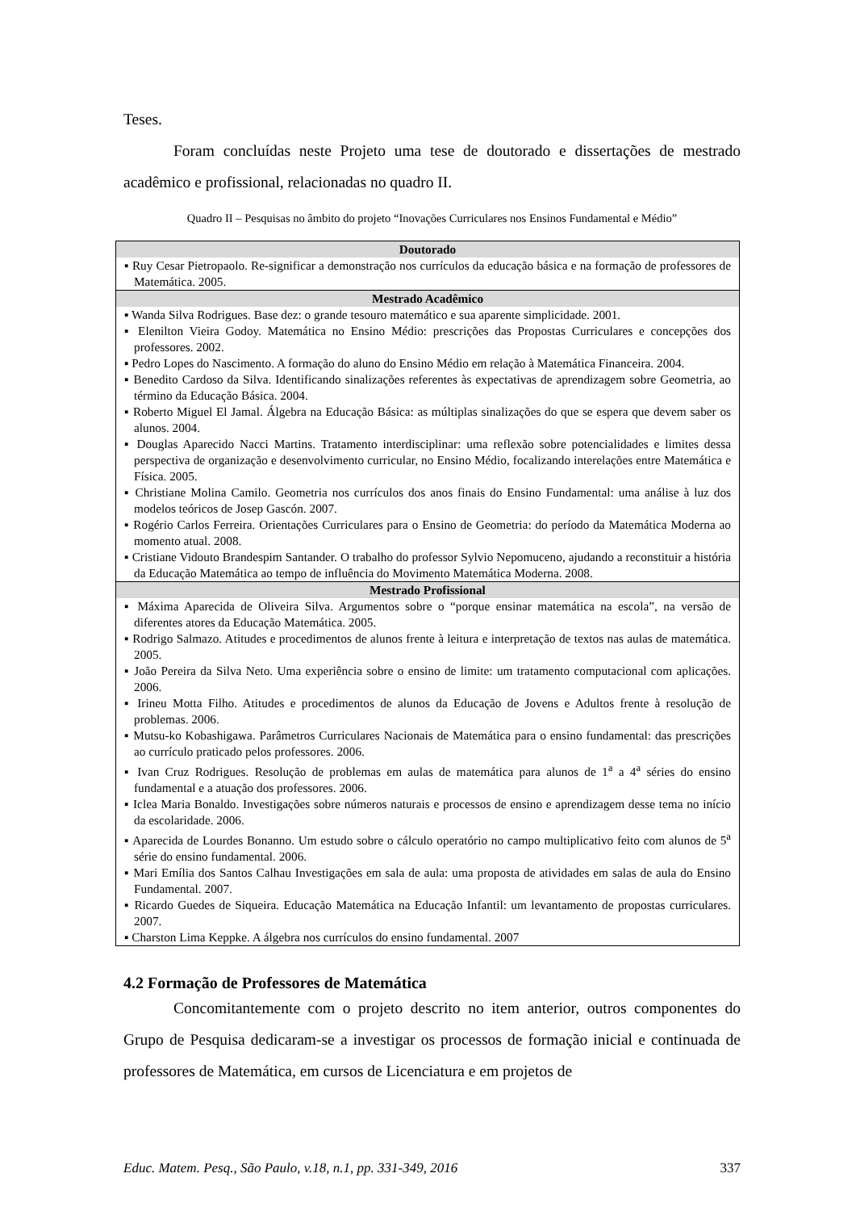Teses.
Foram concluídas neste Projeto uma tese de doutorado e dissertações de mestrado acadêmico e profissional, relacionadas no quadro II.
Quadro II – Pesquisas no âmbito do projeto “Inovações Curriculares nos Ensinos Fundamental e Médio”
| Doutorado |
| --- |
| ▪ Ruy Cesar Pietropaolo. Re-significar a demonstração nos currículos da educação básica e na formação de professores de Matemática. 2005. |
| Mestrado Acadêmico |
| ▪ Wanda Silva Rodrigues. Base dez: o grande tesouro matemático e sua aparente simplicidade. 2001. |
| ▪ Elenilton Vieira Godoy. Matemática no Ensino Médio: prescrições das Propostas Curriculares e concepções dos professores. 2002. |
| ▪ Pedro Lopes do Nascimento. A formação do aluno do Ensino Médio em relação à Matemática Financeira. 2004. |
| ▪ Benedito Cardoso da Silva. Identificando sinalizações referentes às expectativas de aprendizagem sobre Geometria, ao término da Educação Básica. 2004. |
| ▪ Roberto Miguel El Jamal. Álgebra na Educação Básica: as múltiplas sinalizações do que se espera que devem saber os alunos. 2004. |
| ▪ Douglas Aparecido Nacci Martins. Tratamento interdisciplinar: uma reflexão sobre potencialidades e limites dessa perspectiva de organização e desenvolvimento curricular, no Ensino Médio, focalizando interelações entre Matemática e Física. 2005. |
| ▪ Christiane Molina Camilo. Geometria nos currículos dos anos finais do Ensino Fundamental: uma análise à luz dos modelos teóricos de Josep Gascón. 2007. |
| ▪ Rogério Carlos Ferreira. Orientações Curriculares para o Ensino de Geometria: do período da Matemática Moderna ao momento atual. 2008. |
| ▪ Cristiane Vidouto Brandespim Santander. O trabalho do professor Sylvio Nepomuceno, ajudando a reconstituir a história da Educação Matemática ao tempo de influência do Movimento Matemática Moderna. 2008. |
| Mestrado Profissional |
| ▪ Máxima Aparecida de Oliveira Silva. Argumentos sobre o “porque ensinar matemática na escola”, na versão de diferentes atores da Educação Matemática. 2005. |
| ▪ Rodrigo Salmazo. Atitudes e procedimentos de alunos frente à leitura e interpretação de textos nas aulas de matemática. 2005. |
| ▪ João Pereira da Silva Neto. Uma experiência sobre o ensino de limite: um tratamento computacional com aplicações. 2006. |
| ▪ Irineu Motta Filho. Atitudes e procedimentos de alunos da Educação de Jovens e Adultos frente à resolução de problemas. 2006. |
| ▪ Mutsu-ko Kobashigawa. Parâmetros Curriculares Nacionais de Matemática para o ensino fundamental: das prescrições ao currículo praticado pelos professores. 2006. |
| ▪ Ivan Cruz Rodrigues. Resolução de problemas em aulas de matemática para alunos de 1<sup>a</sup> a 4<sup>a</sup> séries do ensino fundamental e a atuação dos professores. 2006. |
| ▪ Iclea Maria Bonaldo. Investigações sobre números naturais e processos de ensino e aprendizagem desse tema no início da escolaridade. 2006. |
| ▪ Aparecida de Lourdes Bonanno. Um estudo sobre o cálculo operatório no campo multiplicativo feito com alunos de 5<sup>a</sup> série do ensino fundamental. 2006. |
| ▪ Mari Emília dos Santos Calhau Investigações em sala de aula: uma proposta de atividades em salas de aula do Ensino Fundamental. 2007. |
| ▪ Ricardo Guedes de Siqueira. Educação Matemática na Educação Infantil: um levantamento de propostas curriculares. 2007. |
| ▪ Charston Lima Keppke. A álgebra nos currículos do ensino fundamental. 2007 |
4.2 Formação de Professores de Matemática
Concomitantemente com o projeto descrito no item anterior, outros componentes do Grupo de Pesquisa dedicaram-se a investigar os processos de formação inicial e continuada de professores de Matemática, em cursos de Licenciatura e em projetos de
Educ. Matem. Pesq., São Paulo, v.18, n.1, pp. 331-349, 2016 337